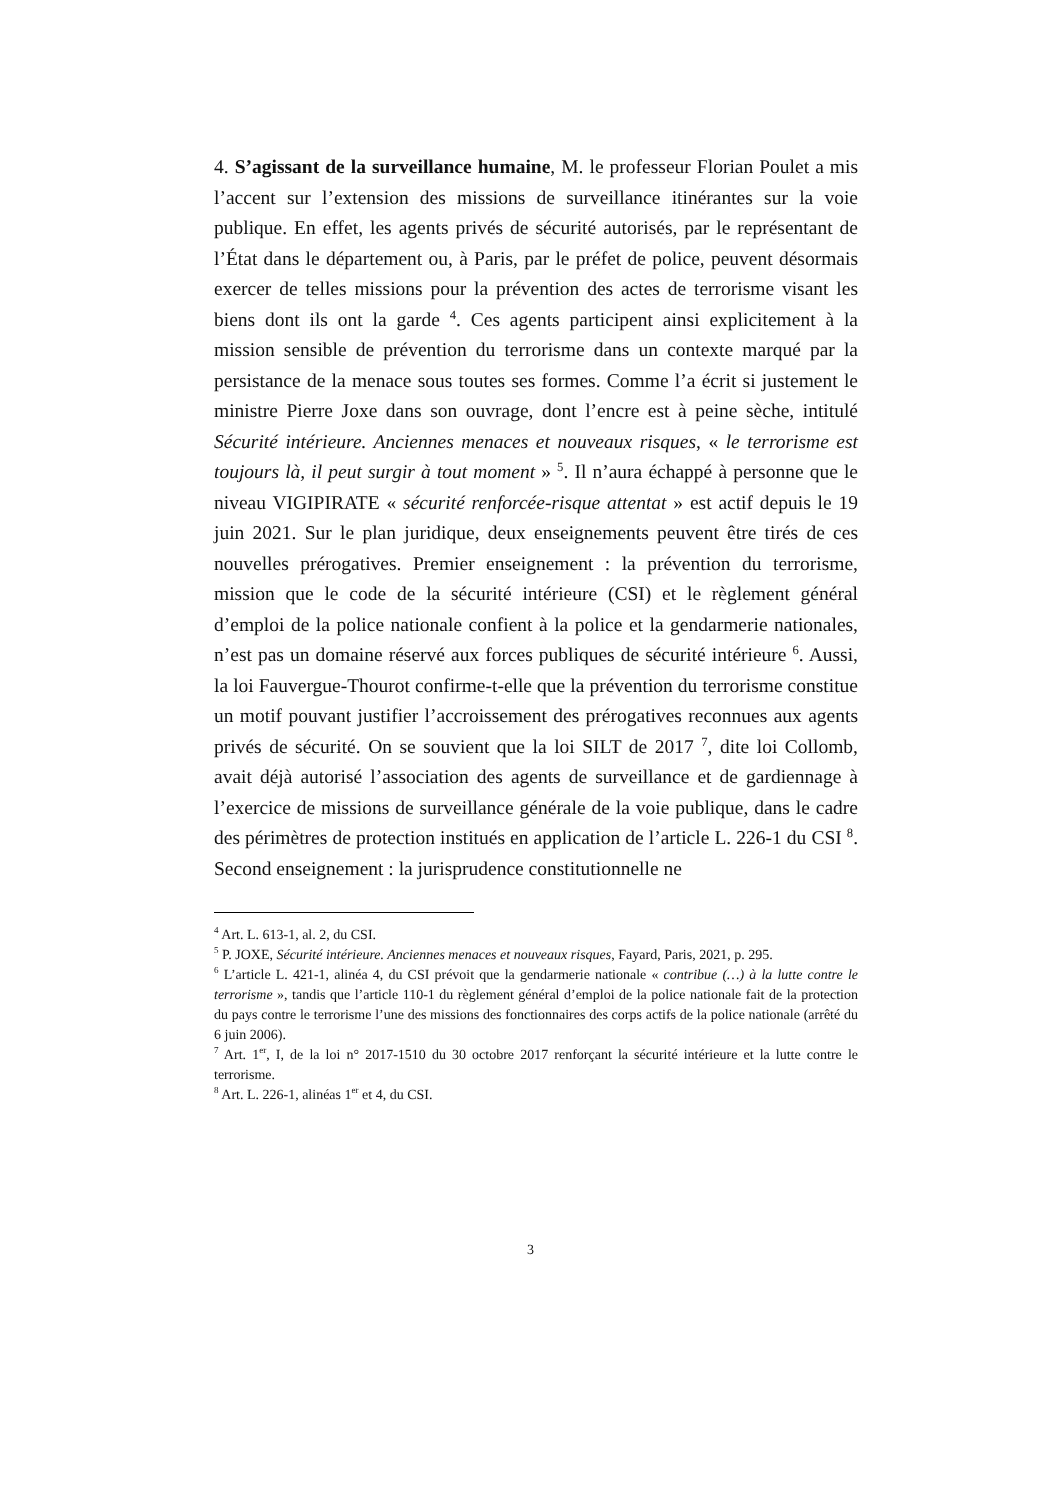4. S’agissant de la surveillance humaine, M. le professeur Florian Poulet a mis l’accent sur l’extension des missions de surveillance itinérantes sur la voie publique. En effet, les agents privés de sécurité autorisés, par le représentant de l’État dans le département ou, à Paris, par le préfet de police, peuvent désormais exercer de telles missions pour la prévention des actes de terrorisme visant les biens dont ils ont la garde <sup>4</sup>. Ces agents participent ainsi explicitement à la mission sensible de prévention du terrorisme dans un contexte marqué par la persistance de la menace sous toutes ses formes. Comme l’a écrit si justement le ministre Pierre Joxe dans son ouvrage, dont l’encre est à peine sèche, intitulé Sécurité intérieure. Anciennes menaces et nouveaux risques, « le terrorisme est toujours là, il peut surgir à tout moment » <sup>5</sup>. Il n’aura échappé à personne que le niveau VIGIPIRATE « sécurité renforcée-risque attentat » est actif depuis le 19 juin 2021. Sur le plan juridique, deux enseignements peuvent être tirés de ces nouvelles prérogatives. Premier enseignement : la prévention du terrorisme, mission que le code de la sécurité intérieure (CSI) et le règlement général d’emploi de la police nationale confient à la police et la gendarmerie nationales, n’est pas un domaine réservé aux forces publiques de sécurité intérieure <sup>6</sup>. Aussi, la loi Fauvergue-Thourot confirme-t-elle que la prévention du terrorisme constitue un motif pouvant justifier l’accroissement des prérogatives reconnues aux agents privés de sécurité. On se souvient que la loi SILT de 2017 <sup>7</sup>, dite loi Collomb, avait déjà autorisé l’association des agents de surveillance et de gardiennage à l’exercice de missions de surveillance générale de la voie publique, dans le cadre des périmètres de protection institués en application de l’article L. 226-1 du CSI <sup>8</sup>. Second enseignement : la jurisprudence constitutionnelle ne
<sup>4</sup> Art. L. 613-1, al. 2, du CSI.
<sup>5</sup> P. JOXE, Sécurité intérieure. Anciennes menaces et nouveaux risques, Fayard, Paris, 2021, p. 295.
<sup>6</sup> L’article L. 421-1, alinéa 4, du CSI prévoit que la gendarmerie nationale « contribue (…) à la lutte contre le terrorisme », tandis que l’article 110-1 du règlement général d’emploi de la police nationale fait de la protection du pays contre le terrorisme l’une des missions des fonctionnaires des corps actifs de la police nationale (arrêté du 6 juin 2006).
<sup>7</sup> Art. 1<sup>er</sup>, I, de la loi n° 2017-1510 du 30 octobre 2017 renforçant la sécurité intérieure et la lutte contre le terrorisme.
<sup>8</sup> Art. L. 226-1, alinéas 1<sup>er</sup> et 4, du CSI.
3